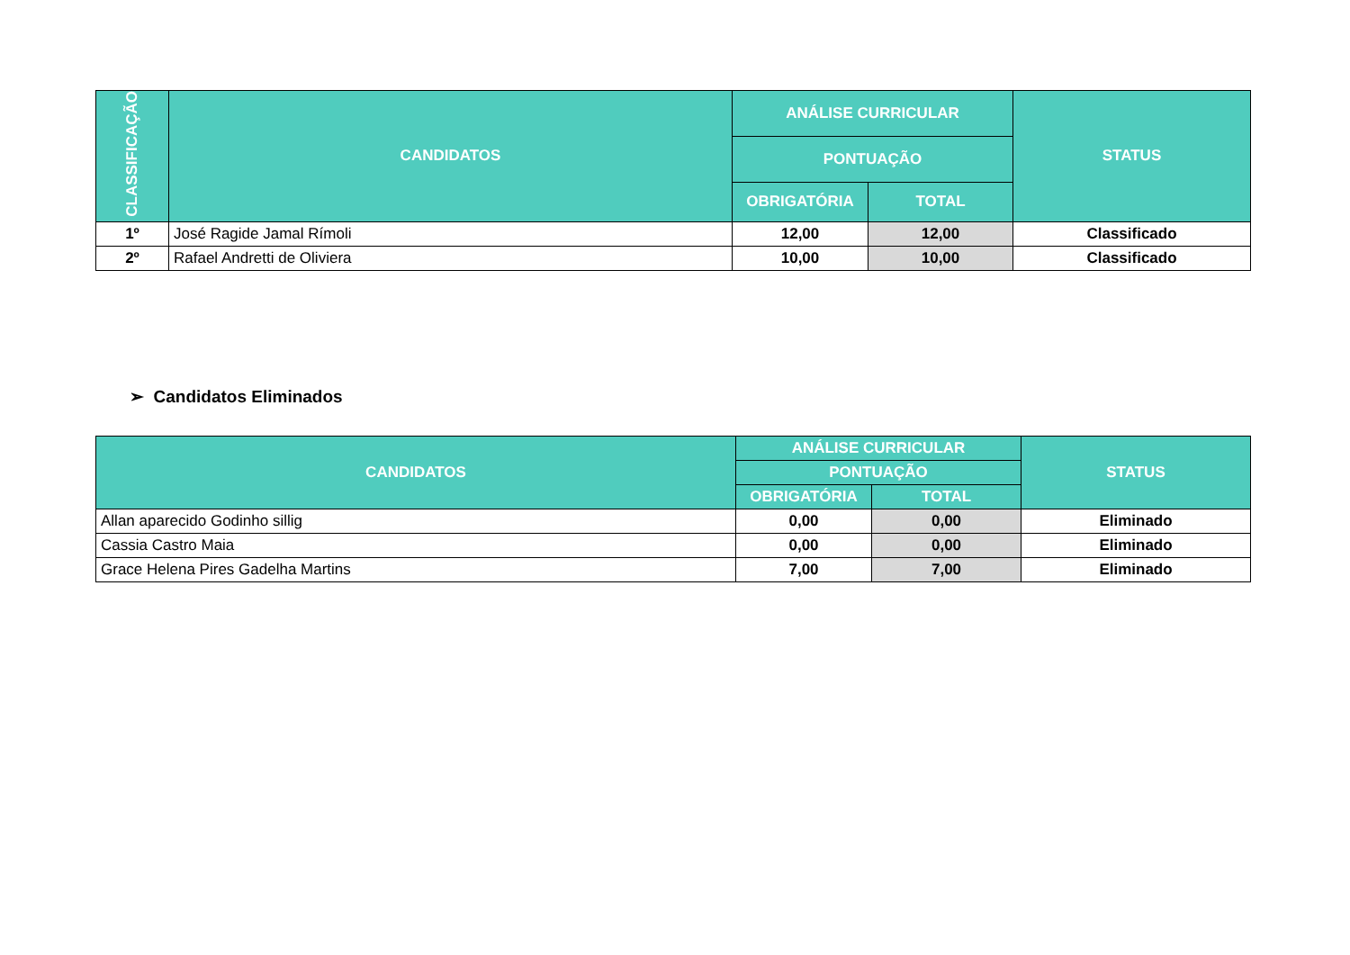| CLASSIFICAÇÃO | CANDIDATOS | ANÁLISE CURRICULAR | | STATUS |
| --- | --- | --- | --- | --- |
| | | PONTUAÇÃO | | |
| | | OBRIGATÓRIA | TOTAL | |
| 1º | José Ragide Jamal Rímoli | 12,00 | 12,00 | Classificado |
| 2º | Rafael Andretti de Oliviera | 10,00 | 10,00 | Classificado |
➢ Candidatos Eliminados
| CANDIDATOS | ANÁLISE CURRICULAR | | STATUS |
| --- | --- | --- | --- |
| | PONTUAÇÃO | | |
| | OBRIGATÓRIA | TOTAL | |
| Allan aparecido Godinho sillig | 0,00 | 0,00 | Eliminado |
| Cassia Castro Maia | 0,00 | 0,00 | Eliminado |
| Grace Helena Pires Gadelha Martins | 7,00 | 7,00 | Eliminado |